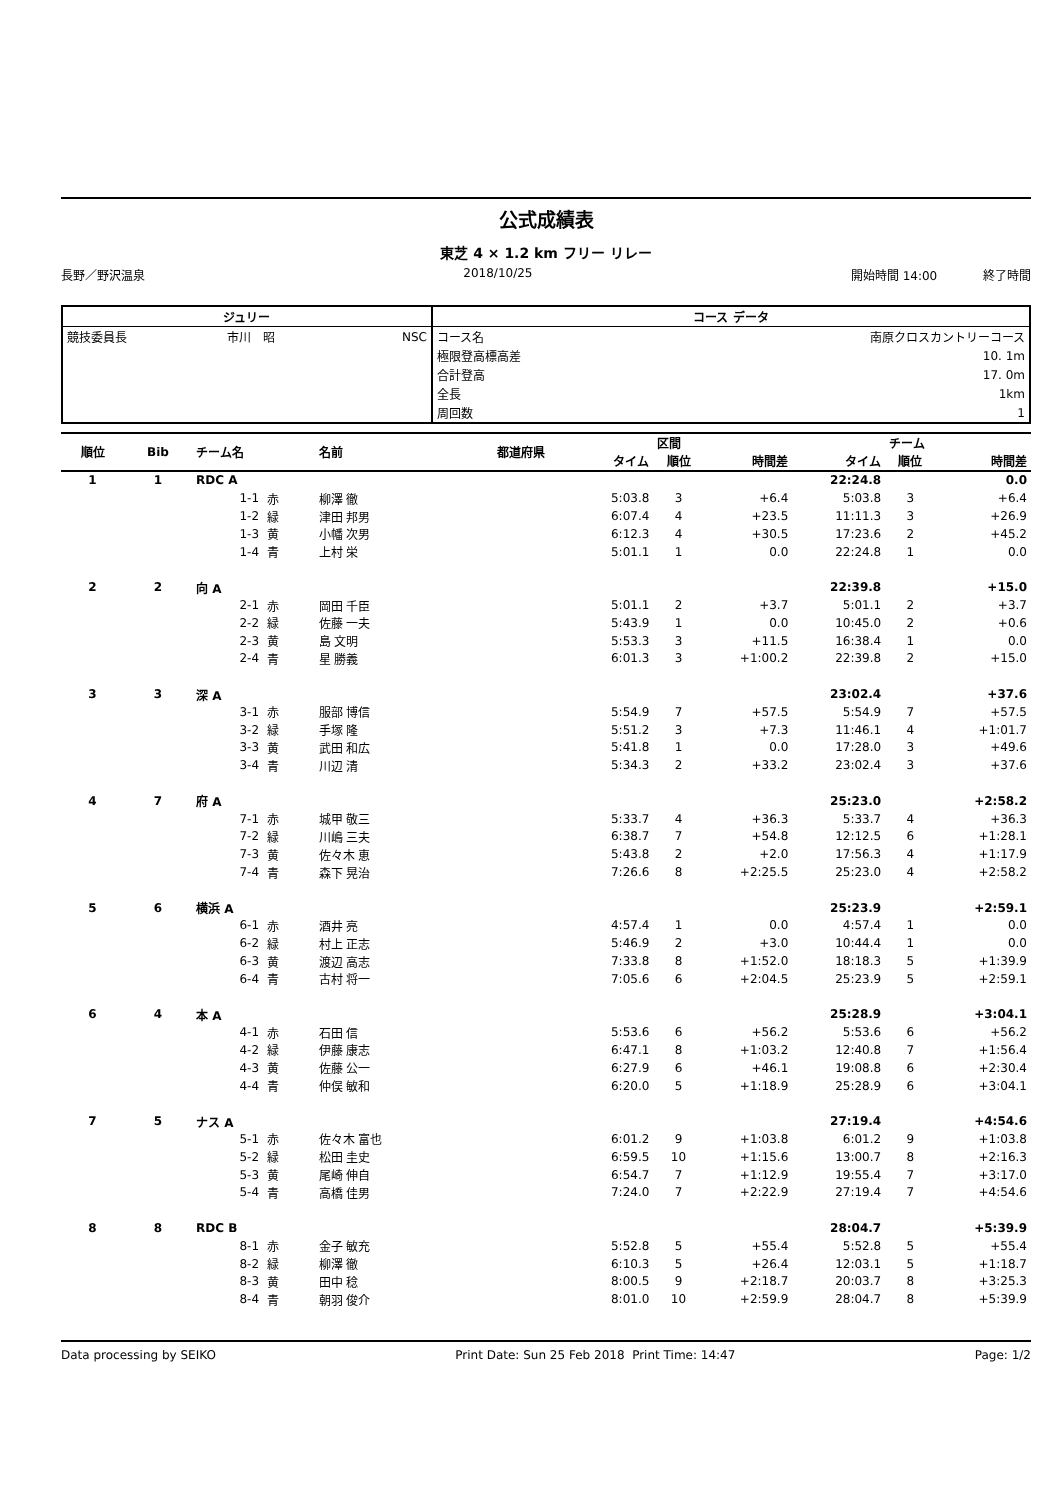公式成績表
東芝 4 × 1.2 km フリー リレー
長野／野沢温泉 2018/10/25 開始時間 14:00 終了時間
| ジュリー | | | コース データ | |
| --- | --- | --- | --- | --- |
| 競技委員長 | 市川 昭 | NSC | コース名 | 南原クロスカントリーコース |
| | | | 極限登高標高差 | 10. 1m |
| | | | 合計登高 | 17. 0m |
| | | | 全長 | 1km |
| | | | 周回数 | 1 |
| 順位 | Bib | チーム名 | | 名前 | 都道府県 | | 区間 | | | チーム | |
| --- | --- | --- | --- | --- | --- | --- | --- | --- | --- | --- | --- |
| | | | | | | タイム | 順位 | 時間差 | タイム | 順位 | 時間差 |
| 1 | 1 | RDC A | | | | | | | 22:24.8 | | 0.0 |
| | | 1-1 | 赤 | 柳澤 徹 | | 5:03.8 | 3 | +6.4 | 5:03.8 | 3 | +6.4 |
| | | 1-2 | 緑 | 津田 邦男 | | 6:07.4 | 4 | +23.5 | 11:11.3 | 3 | +26.9 |
| | | 1-3 | 黄 | 小幡 次男 | | 6:12.3 | 4 | +30.5 | 17:23.6 | 2 | +45.2 |
| | | 1-4 | 青 | 上村 栄 | | 5:01.1 | 1 | 0.0 | 22:24.8 | 1 | 0.0 |
| 2 | 2 | 向 A | | | | | | | 22:39.8 | | +15.0 |
| | | 2-1 | 赤 | 岡田 千臣 | | 5:01.1 | 2 | +3.7 | 5:01.1 | 2 | +3.7 |
| | | 2-2 | 緑 | 佐藤 一夫 | | 5:43.9 | 1 | 0.0 | 10:45.0 | 2 | +0.6 |
| | | 2-3 | 黄 | 島 文明 | | 5:53.3 | 3 | +11.5 | 16:38.4 | 1 | 0.0 |
| | | 2-4 | 青 | 星 勝義 | | 6:01.3 | 3 | +1:00.2 | 22:39.8 | 2 | +15.0 |
| 3 | 3 | 深 A | | | | | | | 23:02.4 | | +37.6 |
| | | 3-1 | 赤 | 服部 博信 | | 5:54.9 | 7 | +57.5 | 5:54.9 | 7 | +57.5 |
| | | 3-2 | 緑 | 手塚 隆 | | 5:51.2 | 3 | +7.3 | 11:46.1 | 4 | +1:01.7 |
| | | 3-3 | 黄 | 武田 和広 | | 5:41.8 | 1 | 0.0 | 17:28.0 | 3 | +49.6 |
| | | 3-4 | 青 | 川辺 清 | | 5:34.3 | 2 | +33.2 | 23:02.4 | 3 | +37.6 |
| 4 | 7 | 府 A | | | | | | | 25:23.0 | | +2:58.2 |
| | | 7-1 | 赤 | 城甲 敬三 | | 5:33.7 | 4 | +36.3 | 5:33.7 | 4 | +36.3 |
| | | 7-2 | 緑 | 川嶋 三夫 | | 6:38.7 | 7 | +54.8 | 12:12.5 | 6 | +1:28.1 |
| | | 7-3 | 黄 | 佐々木 恵 | | 5:43.8 | 2 | +2.0 | 17:56.3 | 4 | +1:17.9 |
| | | 7-4 | 青 | 森下 晃治 | | 7:26.6 | 8 | +2:25.5 | 25:23.0 | 4 | +2:58.2 |
| 5 | 6 | 横浜 A | | | | | | | 25:23.9 | | +2:59.1 |
| | | 6-1 | 赤 | 酒井 亮 | | 4:57.4 | 1 | 0.0 | 4:57.4 | 1 | 0.0 |
| | | 6-2 | 緑 | 村上 正志 | | 5:46.9 | 2 | +3.0 | 10:44.4 | 1 | 0.0 |
| | | 6-3 | 黄 | 渡辺 高志 | | 7:33.8 | 8 | +1:52.0 | 18:18.3 | 5 | +1:39.9 |
| | | 6-4 | 青 | 古村 将一 | | 7:05.6 | 6 | +2:04.5 | 25:23.9 | 5 | +2:59.1 |
| 6 | 4 | 本 A | | | | | | | 25:28.9 | | +3:04.1 |
| | | 4-1 | 赤 | 石田 信 | | 5:53.6 | 6 | +56.2 | 5:53.6 | 6 | +56.2 |
| | | 4-2 | 緑 | 伊藤 康志 | | 6:47.1 | 8 | +1:03.2 | 12:40.8 | 7 | +1:56.4 |
| | | 4-3 | 黄 | 佐藤 公一 | | 6:27.9 | 6 | +46.1 | 19:08.8 | 6 | +2:30.4 |
| | | 4-4 | 青 | 仲俣 敏和 | | 6:20.0 | 5 | +1:18.9 | 25:28.9 | 6 | +3:04.1 |
| 7 | 5 | ナス A | | | | | | | 27:19.4 | | +4:54.6 |
| | | 5-1 | 赤 | 佐々木 富也 | | 6:01.2 | 9 | +1:03.8 | 6:01.2 | 9 | +1:03.8 |
| | | 5-2 | 緑 | 松田 圭史 | | 6:59.5 | 10 | +1:15.6 | 13:00.7 | 8 | +2:16.3 |
| | | 5-3 | 黄 | 尾崎 伸自 | | 6:54.7 | 7 | +1:12.9 | 19:55.4 | 7 | +3:17.0 |
| | | 5-4 | 青 | 高橋 佳男 | | 7:24.0 | 7 | +2:22.9 | 27:19.4 | 7 | +4:54.6 |
| 8 | 8 | RDC B | | | | | | | 28:04.7 | | +5:39.9 |
| | | 8-1 | 赤 | 金子 敏充 | | 5:52.8 | 5 | +55.4 | 5:52.8 | 5 | +55.4 |
| | | 8-2 | 緑 | 柳澤 徹 | | 6:10.3 | 5 | +26.4 | 12:03.1 | 5 | +1:18.7 |
| | | 8-3 | 黄 | 田中 稔 | | 8:00.5 | 9 | +2:18.7 | 20:03.7 | 8 | +3:25.3 |
| | | 8-4 | 青 | 朝羽 俊介 | | 8:01.0 | 10 | +2:59.9 | 28:04.7 | 8 | +5:39.9 |
Data processing by SEIKO Print Date: Sun 25 Feb 2018 Print Time: 14:47 Page: 1/2